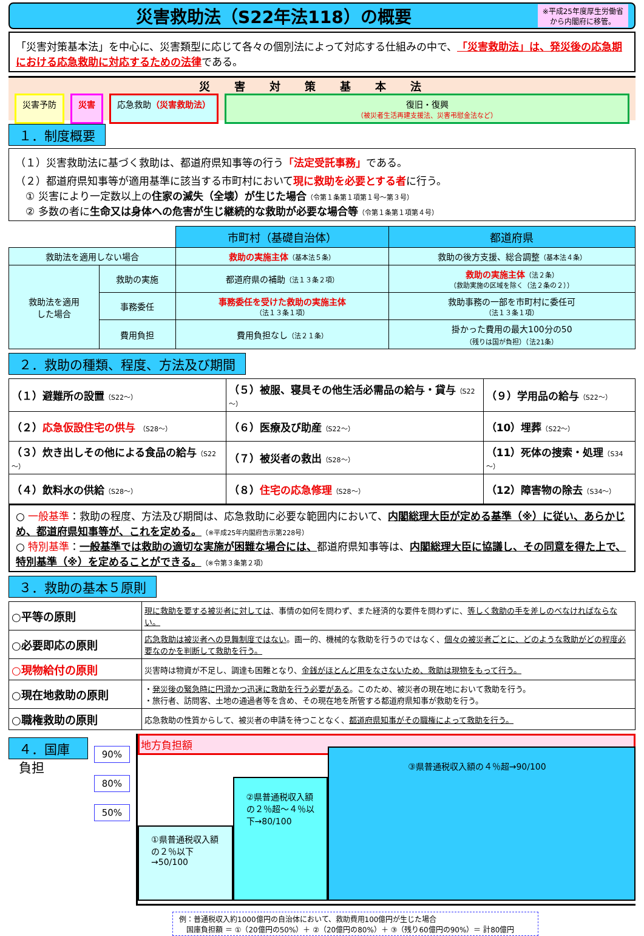災害救助法（S22年法118）の概要
※平成25年度厚生労働省
から内閣府に移管。
「災害対策基本法」を中心に、災害類型に応じて各々の個別法によって対応する仕組みの中で、「災害救助法」は、発災後の応急期における応急救助に対応するための法律である。
災害対策基本法
災害予防 災害 応急救助（災害救助法） 復旧・復興
（被災者生活再建支援法、災害弔慰金法など）
１．制度概要
（１）災害救助法に基づく救助は、都道府県知事等の行う「法定受託事務」である。
（２）都道府県知事等が適用基準に該当する市町村において現に救助を必要とする者に行う。
　① 災害により一定数以上の住家の滅失（全壊）が生じた場合（令第１条第１項第１号～第３号）
　② 多数の者に生命又は身体への危害が生じ継続的な救助が必要な場合等（令第１条第１項第４号）
| | | 市町村（基礎自治体） | 都道府県 |
| 救助法を適用しない場合 | | 救助の実施主体 （基本法５条） | 救助の後方支援、総合調整 （基本法４条） |
| 救助法を適用 した場合 | 救助の実施 | 都道府県の補助 （法１３条２項） | 救助の実施主体 （法２条） （救助実施の区域を除く（法２条の２）） |
| | 事務委任 | 事務委任を受けた救助の実施主体 （法１３条１項） | 救助事務の一部を市町村に委任可 （法１３条１項） |
| | 費用負担 | 費用負担なし （法２１条） | 掛かった費用の最大100分の50 （残りは国が負担）（法21条） |
２．救助の種類、程度、方法及び期間
| （１）避難所の設置 （S22～） | （５）被服、寝具その他生活必需品の給与・貸与 （S22～） | （９）学用品の給与 （S22～） |
| （２） 応急仮設住宅の供与 （S28～） | （６）医療及び助産 （S22～） | （10）埋葬 （S22～） |
| （３）炊き出しその他による食品の給与 （S22～） | （７）被災者の救出 （S28～） | （11）死体の捜索・処理 （S34～） |
| （４）飲料水の供給 （S28～） | （８） 住宅の応急修理 （S28～） | （12）障害物の除去 （S34～） |
○ 一般基準：救助の程度、方法及び期間は、応急救助に必要な範囲内において、内閣総理大臣が定める基準（※）に従い、あらかじめ、都道府県知事等が、これを定める。（※平成25年内閣府告示第228号）
○ 特別基準：一般基準では救助の適切な実施が困難な場合には、都道府県知事等は、内閣総理大臣に協議し、その同意を得た上で、特別基準（※）を定めることができる。（※令第３条第２項）
３．救助の基本５原則
| ○平等の原則 | 現に救助を要する被災者に対しては 、事情の如何を問わず、また経済的な要件を問わずに、 等しく救助の手を差しのべなければならない。 |
| ○必要即応の原則 | 応急救助は被災者への見舞制度ではない 。画一的、機械的な救助を行うのではなく、 個々の被災者ごとに、どのような救助がどの程度必要なのかを判断して救助を行う。 |
| ○現物給付の原則 | 災害時は物資が不足し、調達も困難となり、 金銭がほとんど用をなさないため、救助は現物をもって行う。 |
| ○現在地救助の原則 | ・ 発災後の緊急時に円滑かつ迅速に救助を行う必要がある 。このため、被災者の現在地において救助を行う。 ・旅行者、訪問客、土地の通過者等を含め、その現在地を所管する都道府県知事が救助を行う。 |
| ○職権救助の原則 | 応急救助の性質からして、被災者の申請を待つことなく、 都道府県知事がその職権によって救助を行う。 |
４．国庫負担
90%
80%
50%
地方負担額
①県普通税収入額の２％以下→50/100
②県普通税収入額の２％超～４％以下→80/100
③県普通税収入額の４％超→90/100
例：普通税収入約1000億円の自治体において、救助費用100億円が生じた場合
　国庫負担額 ＝ ①（20億円の50%）＋ ②（20億円の80%）＋ ③（残り60億円の90%）＝ 計80億円